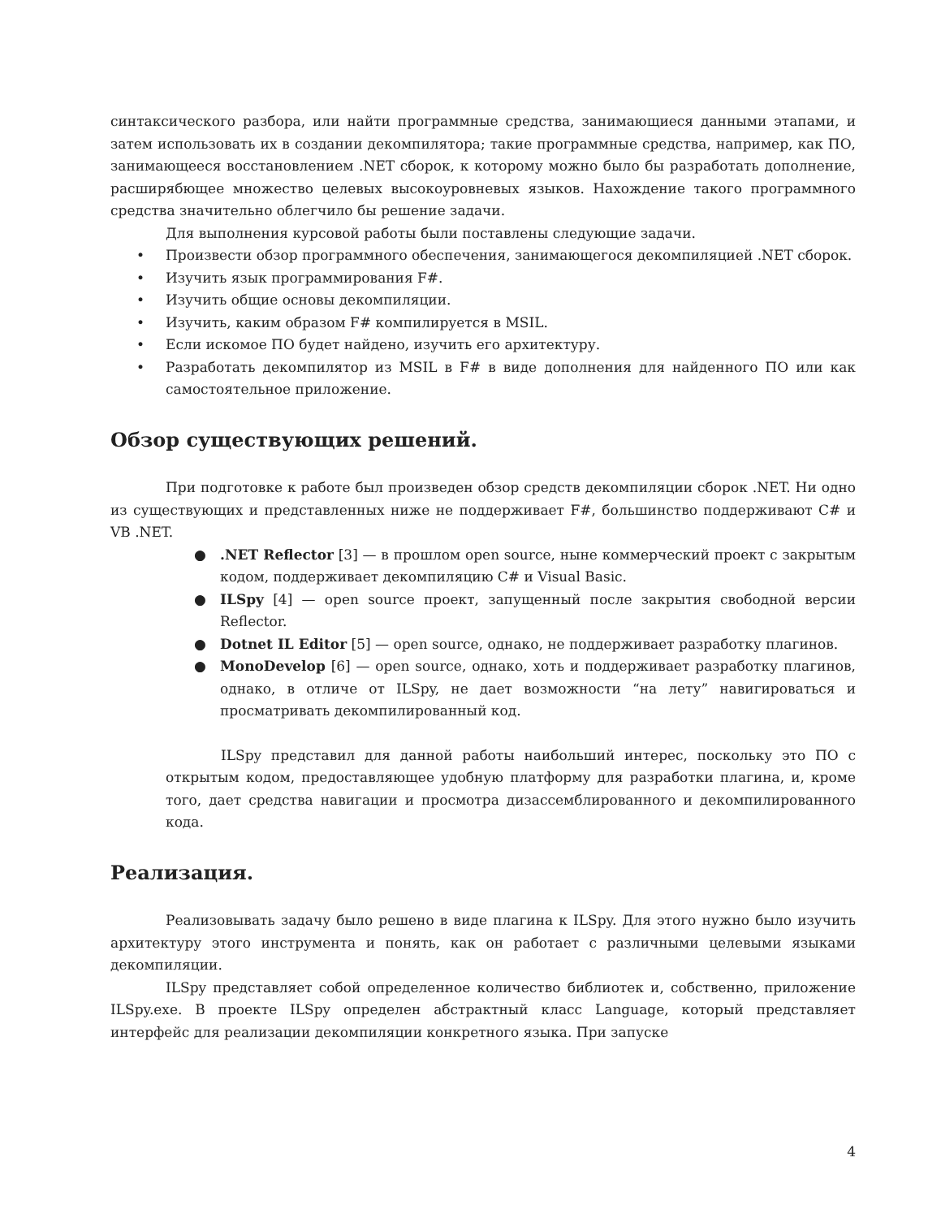синтаксического разбора, или найти программные средства, занимающиеся данными этапами, и затем использовать их в создании декомпилятора; такие программные средства, например, как ПО, занимающееся восстановлением .NET сборок, к которому можно было бы разработать дополнение, расширябющее множество целевых высокоуровневых языков. Нахождение такого программного средства значительно облегчило бы решение задачи.
Для выполнения курсовой работы были поставлены следующие задачи.
• Произвести обзор программного обеспечения, занимающегося декомпиляцией .NET сборок.
• Изучить язык программирования F#.
• Изучить общие основы декомпиляции.
• Изучить, каким образом F# компилируется в MSIL.
• Если искомое ПО будет найдено, изучить его архитектуру.
• Разработать декомпилятор из MSIL в F# в виде дополнения для найденного ПО или как самостоятельное приложение.
Обзор существующих решений.
При подготовке к работе был произведен обзор средств декомпиляции сборок .NET. Ни одно из существующих и представленных ниже не поддерживает F#, большинство поддерживают C# и VB .NET.
●.NET Reflector [3] — в прошлом open source, ныне коммерческий проект с закрытым кодом, поддерживает декомпиляцию C# и Visual Basic.
● ILSpy [4] — open source проект, запущенный после закрытия свободной версии Reflector.
● Dotnet IL Editor [5] — open source, однако, не поддерживает разработку плагинов.
● MonoDevelop [6] — open source, однако, хоть и поддерживает разработку плагинов, однако, в отличе от ILSpy, не дает возможности “на лету” навигироваться и просматривать декомпилированный код.
ILSpy представил для данной работы наибольший интерес, поскольку это ПО с открытым кодом, предоставляющее удобную платформу для разработки плагина, и, кроме того, дает средства навигации и просмотра дизассемблированного и декомпилированного кода.
Реализация.
Реализовывать задачу было решено в виде плагина к ILSpy. Для этого нужно было изучить архитектуру этого инструмента и понять, как он работает с различными целевыми языками декомпиляции.
ILSpy представляет собой определенное количество библиотек и, собственно, приложение ILSpy.exe. В проекте ILSpy определен абстрактный класс Language, который представляет интерфейс для реализации декомпиляции конкретного языка. При запуске
4